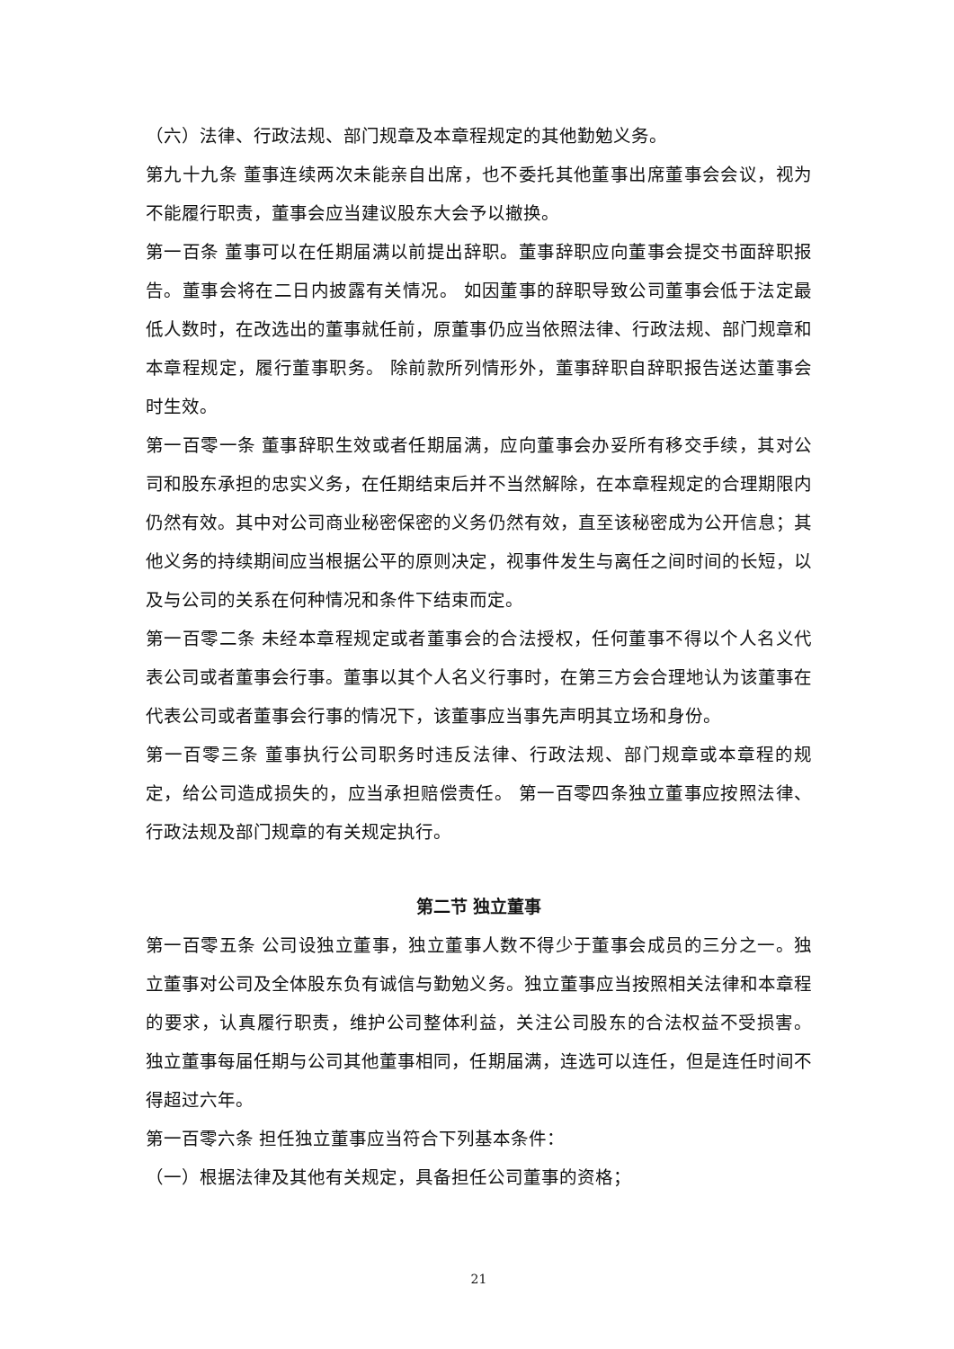（六）法律、行政法规、部门规章及本章程规定的其他勤勉义务。
第九十九条 董事连续两次未能亲自出席，也不委托其他董事出席董事会会议，视为不能履行职责，董事会应当建议股东大会予以撤换。
第一百条 董事可以在任期届满以前提出辞职。董事辞职应向董事会提交书面辞职报告。董事会将在二日内披露有关情况。 如因董事的辞职导致公司董事会低于法定最低人数时，在改选出的董事就任前，原董事仍应当依照法律、行政法规、部门规章和本章程规定，履行董事职务。 除前款所列情形外，董事辞职自辞职报告送达董事会时生效。
第一百零一条 董事辞职生效或者任期届满，应向董事会办妥所有移交手续，其对公司和股东承担的忠实义务，在任期结束后并不当然解除，在本章程规定的合理期限内仍然有效。其中对公司商业秘密保密的义务仍然有效，直至该秘密成为公开信息；其他义务的持续期间应当根据公平的原则决定，视事件发生与离任之间时间的长短，以及与公司的关系在何种情况和条件下结束而定。
第一百零二条 未经本章程规定或者董事会的合法授权，任何董事不得以个人名义代表公司或者董事会行事。董事以其个人名义行事时，在第三方会合理地认为该董事在代表公司或者董事会行事的情况下，该董事应当事先声明其立场和身份。
第一百零三条 董事执行公司职务时违反法律、行政法规、部门规章或本章程的规定，给公司造成损失的，应当承担赔偿责任。 第一百零四条独立董事应按照法律、行政法规及部门规章的有关规定执行。
第二节 独立董事
第一百零五条 公司设独立董事，独立董事人数不得少于董事会成员的三分之一。独立董事对公司及全体股东负有诚信与勤勉义务。独立董事应当按照相关法律和本章程的要求，认真履行职责，维护公司整体利益，关注公司股东的合法权益不受损害。 独立董事每届任期与公司其他董事相同，任期届满，连选可以连任，但是连任时间不得超过六年。
第一百零六条 担任独立董事应当符合下列基本条件：
（一）根据法律及其他有关规定，具备担任公司董事的资格；
21